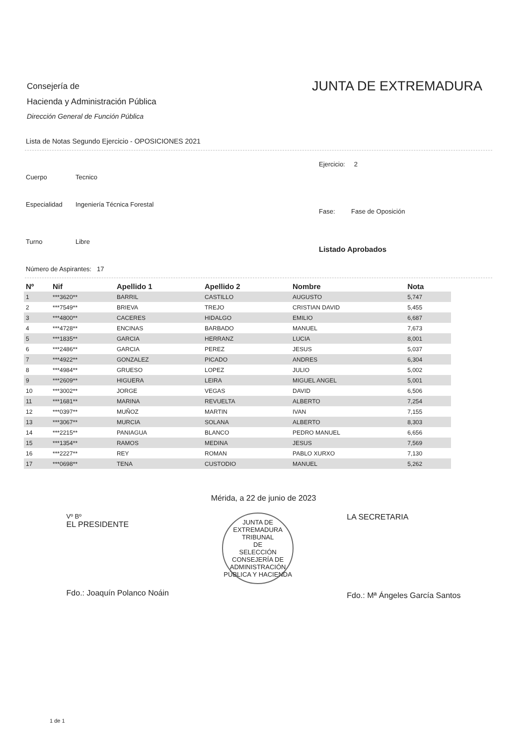Consejería de
Hacienda y Administración Pública
Dirección General de Función Pública
JUNTA DE EXTREMADURA
Lista de Notas Segundo Ejercicio - OPOSICIONES 2021
Cuerpo Tecnico
Especialidad Ingeniería Técnica Forestal
Turno Libre
Número de Aspirantes: 17
Ejercicio: 2
Fase: Fase de Oposición
Listado Aprobados
| Nº | Nif | Apellido 1 | Apellido 2 | Nombre | Nota |
| --- | --- | --- | --- | --- | --- |
| 1 | ***3620** | BARRIL | CASTILLO | AUGUSTO | 5,747 |
| 2 | ***7549** | BRIEVA | TREJO | CRISTIAN DAVID | 5,455 |
| 3 | ***4800** | CACERES | HIDALGO | EMILIO | 6,687 |
| 4 | ***4728** | ENCINAS | BARBADO | MANUEL | 7,673 |
| 5 | ***1835** | GARCIA | HERRANZ | LUCIA | 8,001 |
| 6 | ***2486** | GARCIA | PEREZ | JESUS | 5,037 |
| 7 | ***4922** | GONZALEZ | PICADO | ANDRES | 6,304 |
| 8 | ***4984** | GRUESO | LOPEZ | JULIO | 5,002 |
| 9 | ***2609** | HIGUERA | LEIRA | MIGUEL ANGEL | 5,001 |
| 10 | ***3002** | JORGE | VEGAS | DAVID | 6,506 |
| 11 | ***1681** | MARINA | REVUELTA | ALBERTO | 7,254 |
| 12 | ***0397** | MUÑOZ | MARTIN | IVAN | 7,155 |
| 13 | ***3067** | MURCIA | SOLANA | ALBERTO | 8,303 |
| 14 | ***2215** | PANIAGUA | BLANCO | PEDRO MANUEL | 6,656 |
| 15 | ***1354** | RAMOS | MEDINA | JESUS | 7,569 |
| 16 | ***2227** | REY | ROMAN | PABLO XURXO | 7,130 |
| 17 | ***0698** | TENA | CUSTODIO | MANUEL | 5,262 |
Mérida, a 22 de junio de 2023
Vº Bº
EL PRESIDENTE
Fdo.: Joaquín Polanco Noáin
JUNTA DE EXTREMADURA
TRIBUNAL
DE
SELECCIÓN
CONSEJERÍA DE ADMINISTRACIÓN PÚBLICA Y HACIENDA
LA SECRETARIA
Fdo.: Mª Ángeles García Santos
1 de 1